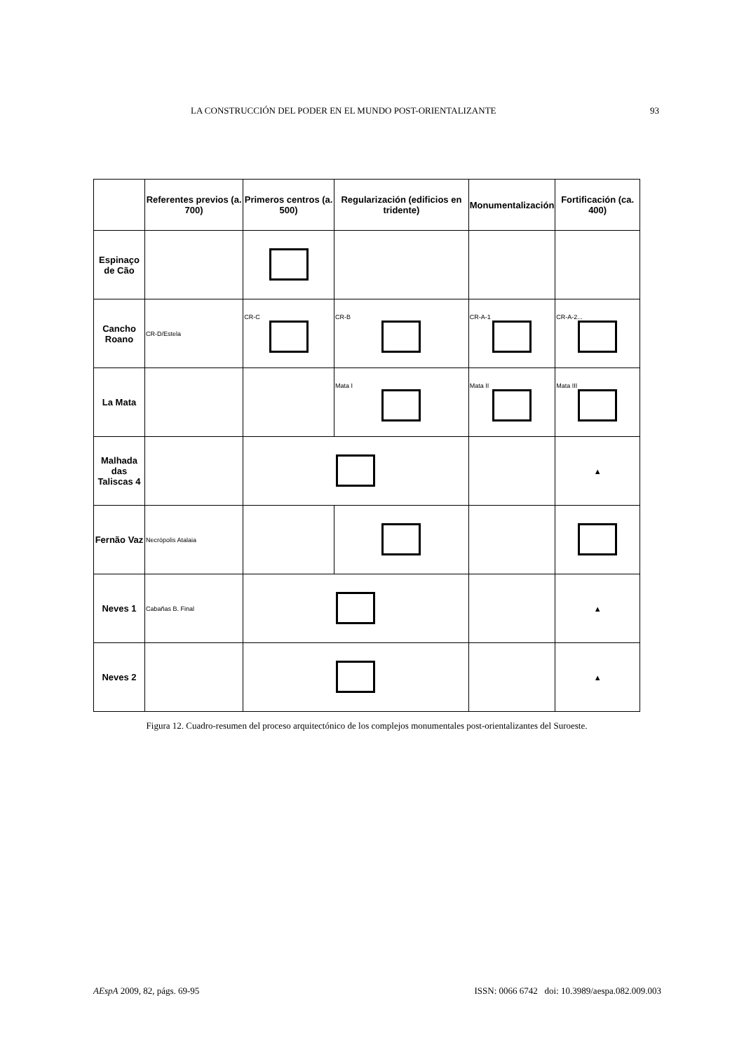LA CONSTRUCCIÓN DEL PODER EN EL MUNDO POST-ORIENTALIZANTE 93
| | Referentes previos (a. 700) | Primeros centros (a. 500) | Regularización (edificios en tridente) | Monumentalización | Fortificación (ca. 400) |
| --- | --- | --- | --- | --- | --- |
| Espinaço de Cão | | | | | |
| Cancho Roano | CR-D/Estela | CR-C | CR-B | CR-A-1 | CR-A-2... |
| La Mata | | | Mata I | Mata II | Mata III |
| Malhada das Taliscas 4 | | | | | ▲ |
| Fernão Vaz | Necrópolis Atalaia | | | | |
| Neves 1 | Cabañas B. Final | | | | ▲ |
| Neves 2 | | | | | ▲ |
Figura 12. Cuadro-resumen del proceso arquitectónico de los complejos monumentales post-orientalizantes del Suroeste.
AEspA 2009, 82, págs. 69-95 ISSN: 0066 6742 doi: 10.3989/aespa.082.009.003